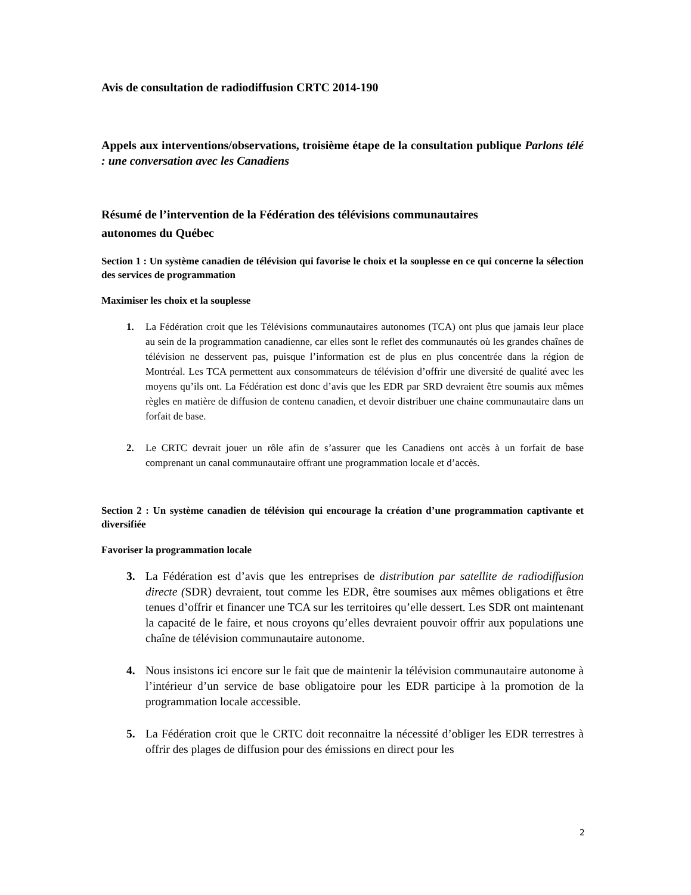Avis de consultation de radiodiffusion CRTC 2014-190
Appels aux interventions/observations, troisième étape de la consultation publique Parlons télé : une conversation avec les Canadiens
Résumé de l’intervention de la Fédération des télévisions communautaires
autonomes du Québec
Section 1 : Un système canadien de télévision qui favorise le choix et la souplesse en ce qui concerne la sélection des services de programmation
Maximiser les choix et la souplesse
1. La Fédération croit que les Télévisions communautaires autonomes (TCA) ont plus que jamais leur place au sein de la programmation canadienne, car elles sont le reflet des communautés où les grandes chaînes de télévision ne desservent pas, puisque l’information est de plus en plus concentrée dans la région de Montréal. Les TCA permettent aux consommateurs de télévision d’offrir une diversité de qualité avec les moyens qu’ils ont. La Fédération est donc d’avis que les EDR par SRD devraient être soumis aux mêmes règles en matière de diffusion de contenu canadien, et devoir distribuer une chaine communautaire dans un forfait de base.
2. Le CRTC devrait jouer un rôle afin de s’assurer que les Canadiens ont accès à un forfait de base comprenant un canal communautaire offrant une programmation locale et d’accès.
Section 2 : Un système canadien de télévision qui encourage la création d’une programmation captivante et diversifiée
Favoriser la programmation locale
3. La Fédération est d’avis que les entreprises de distribution par satellite de radiodiffusion directe (SDR) devraient, tout comme les EDR, être soumises aux mêmes obligations et être tenues d’offrir et financer une TCA sur les territoires qu’elle dessert. Les SDR ont maintenant la capacité de le faire, et nous croyons qu’elles devraient pouvoir offrir aux populations une chaîne de télévision communautaire autonome.
4. Nous insistons ici encore sur le fait que de maintenir la télévision communautaire autonome à l’intérieur d’un service de base obligatoire pour les EDR participe à la promotion de la programmation locale accessible.
5. La Fédération croit que le CRTC doit reconnaitre la nécessité d’obliger les EDR terrestres à offrir des plages de diffusion pour des émissions en direct pour les
2